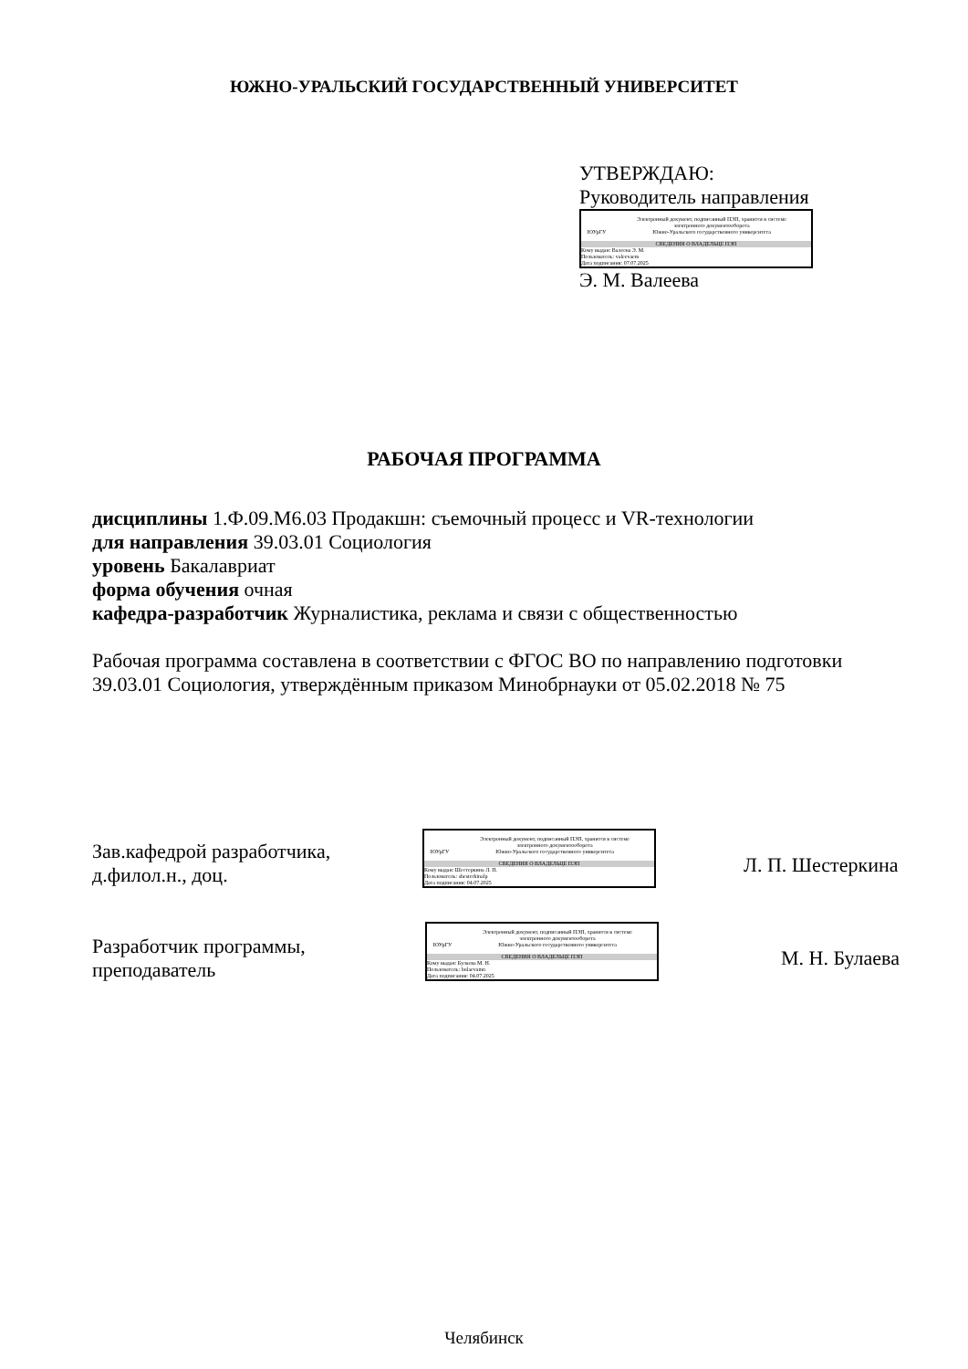ЮЖНО-УРАЛЬСКИЙ ГОСУДАРСТВЕННЫЙ УНИВЕРСИТЕТ
УТВЕРЖДАЮ:
Руководитель направления
ЮУрГУ
Электронный документ, подписанный ПЭП, хранится в системе
электронного документооборота
Южно-Уральского государственного университета
СВЕДЕНИЯ О ВЛАДЕЛЬЦЕ ПЭП
Кому выдан: Валеева Э. М.
Пользователь: valeevaem
Дата подписания: 07.07.2025
Э. М. Валеева
РАБОЧАЯ ПРОГРАММА
дисциплины 1.Ф.09.М6.03 Продакшн: съемочный процесс и VR-технологии
для направления 39.03.01 Социология
уровень Бакалавриат
форма обучения очная
кафедра-разработчик Журналистика, реклама и связи с общественностью
Рабочая программа составлена в соответствии с ФГОС ВО по направлению подготовки 39.03.01 Социология, утверждённым приказом Минобрнауки от 05.02.2018 № 75
Зав.кафедрой разработчика,
д.филол.н., доц.
ЮУрГУ
Электронный документ, подписанный ПЭП, хранится в системе
электронного документооборота
Южно-Уральского государственного университета
СВЕДЕНИЯ О ВЛАДЕЛЬЦЕ ПЭП
Кому выдан: Шестеркина Л. П.
Пользователь: shesterkinalp
Дата подписания: 04.07.2025
Л. П. Шестеркина
Разработчик программы,
преподаватель
ЮУрГУ
Электронный документ, подписанный ПЭП, хранится в системе
электронного документооборота
Южно-Уральского государственного университета
СВЕДЕНИЯ О ВЛАДЕЛЬЦЕ ПЭП
Кому выдан: Булаева М. Н.
Пользователь: bulaevamn
Дата подписания: 04.07.2025
М. Н. Булаева
Челябинск